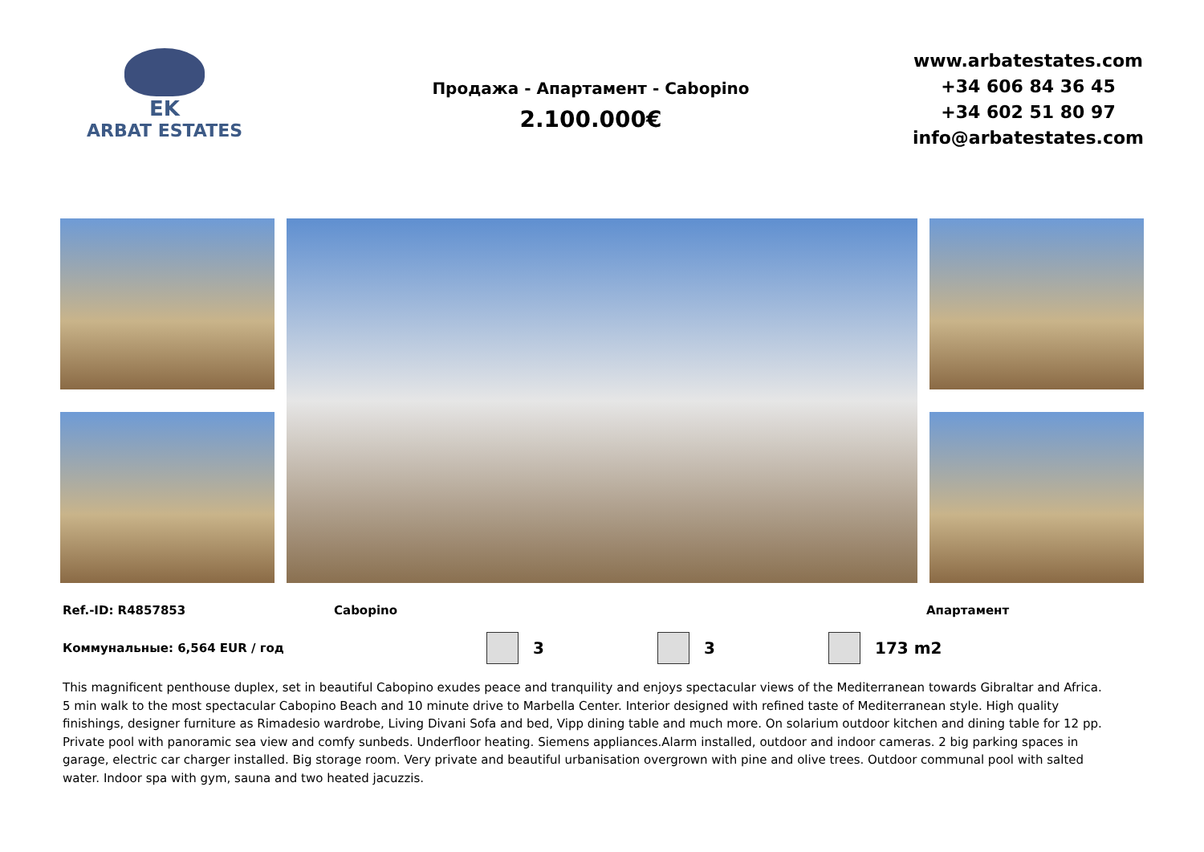EK
ARBAT ESTATES
Продажа - Апартамент - Cabopino
2.100.000€
www.arbatestates.com
+34 606 84 36 45
+34 602 51 80 97
info@arbatestates.com
Ref.-ID: R4857853 Cabopino Апартамент
Коммунальные: 6,564 EUR / год 3 3 173 m2
This magnificent penthouse duplex, set in beautiful Cabopino exudes peace and tranquility and enjoys spectacular views of the Mediterranean towards Gibraltar and Africa. 5 min walk to the most spectacular Cabopino Beach and 10 minute drive to Marbella Center. Interior designed with refined taste of Mediterranean style. High quality finishings, designer furniture as Rimadesio wardrobe, Living Divani Sofa and bed, Vipp dining table and much more. On solarium outdoor kitchen and dining table for 12 pp. Private pool with panoramic sea view and comfy sunbeds. Underfloor heating. Siemens appliances.Alarm installed, outdoor and indoor cameras. 2 big parking spaces in garage, electric car charger installed. Big storage room. Very private and beautiful urbanisation overgrown with pine and olive trees. Outdoor communal pool with salted water. Indoor spa with gym, sauna and two heated jacuzzis.